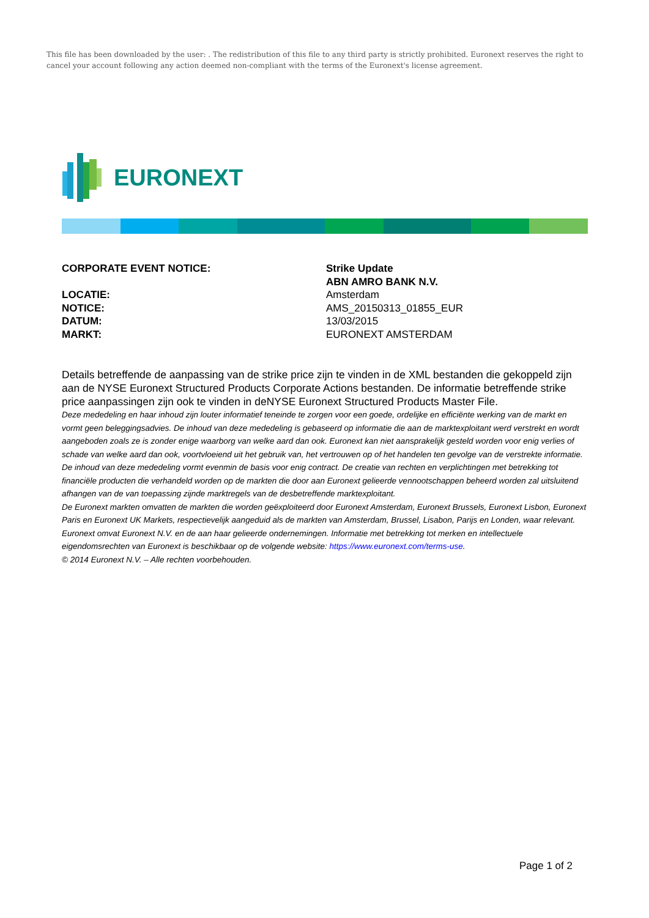This file has been downloaded by the user: . The redistribution of this file to any third party is strictly prohibited. Euronext reserves the right to cancel your account following any action deemed non-compliant with the terms of the Euronext's license agreement.
EURONEXT
CORPORATE EVENT NOTICE: Strike Update
ABN AMRO BANK N.V.
LOCATIE: Amsterdam
NOTICE: AMS_20150313_01855_EUR
DATUM: 13/03/2015
MARKT: EURONEXT AMSTERDAM
Details betreffende de aanpassing van de strike price zijn te vinden in de XML bestanden die gekoppeld zijn aan de NYSE Euronext Structured Products Corporate Actions bestanden. De informatie betreffende strike price aanpassingen zijn ook te vinden in deNYSE Euronext Structured Products Master File.
Deze mededeling en haar inhoud zijn louter informatief teneinde te zorgen voor een goede, ordelijke en efficiënte werking van de markt en vormt geen beleggingsadvies. De inhoud van deze mededeling is gebaseerd op informatie die aan de marktexploitant werd verstrekt en wordt aangeboden zoals ze is zonder enige waarborg van welke aard dan ook. Euronext kan niet aansprakelijk gesteld worden voor enig verlies of schade van welke aard dan ook, voortvloeiend uit het gebruik van, het vertrouwen op of het handelen ten gevolge van de verstrekte informatie. De inhoud van deze mededeling vormt evenmin de basis voor enig contract. De creatie van rechten en verplichtingen met betrekking tot financiële producten die verhandeld worden op de markten die door aan Euronext gelieerde vennootschappen beheerd worden zal uitsluitend afhangen van de van toepassing zijnde marktregels van de desbetreffende marktexploitant.
De Euronext markten omvatten de markten die worden geëxploiteerd door Euronext Amsterdam, Euronext Brussels, Euronext Lisbon, Euronext Paris en Euronext UK Markets, respectievelijk aangeduid als de markten van Amsterdam, Brussel, Lisabon, Parijs en Londen, waar relevant.
Euronext omvat Euronext N.V. en de aan haar gelieerde ondernemingen. Informatie met betrekking tot merken en intellectuele eigendomsrechten van Euronext is beschikbaar op de volgende website: https://www.euronext.com/terms-use.
© 2014 Euronext N.V. – Alle rechten voorbehouden.
Page 1 of 2